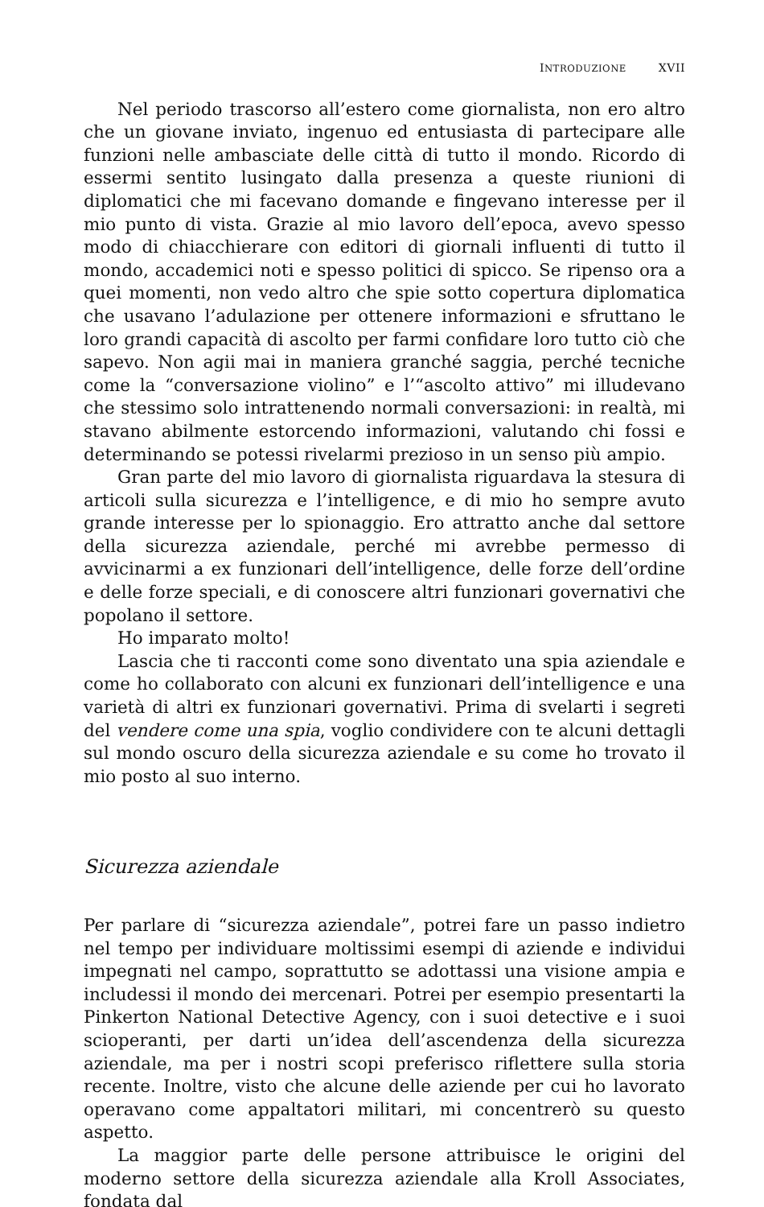INTRODUZIONE XVII
Nel periodo trascorso all’estero come giornalista, non ero altro che un giovane inviato, ingenuo ed entusiasta di partecipare alle funzioni nelle ambasciate delle città di tutto il mondo. Ricordo di essermi sentito lusingato dalla presenza a queste riunioni di diplomatici che mi facevano domande e fingevano interesse per il mio punto di vista. Grazie al mio lavoro dell’epoca, avevo spesso modo di chiacchierare con editori di giornali influenti di tutto il mondo, accademici noti e spesso politici di spicco. Se ripenso ora a quei momenti, non vedo altro che spie sotto copertura diplomatica che usavano l’adulazione per ottenere informazioni e sfruttano le loro grandi capacità di ascolto per farmi confidare loro tutto ciò che sapevo. Non agii mai in maniera granché saggia, perché tecniche come la “conversazione violino” e l’“ascolto attivo” mi illudevano che stessimo solo intrattenendo normali conversazioni: in realtà, mi stavano abilmente estorcendo informazioni, valutando chi fossi e determinando se potessi rivelarmi prezioso in un senso più ampio.
Gran parte del mio lavoro di giornalista riguardava la stesura di articoli sulla sicurezza e l’intelligence, e di mio ho sempre avuto grande interesse per lo spionaggio. Ero attratto anche dal settore della sicurezza aziendale, perché mi avrebbe permesso di avvicinarmi a ex funzionari dell’intelligence, delle forze dell’ordine e delle forze speciali, e di conoscere altri funzionari governativi che popolano il settore.
Ho imparato molto!
Lascia che ti racconti come sono diventato una spia aziendale e come ho collaborato con alcuni ex funzionari dell’intelligence e una varietà di altri ex funzionari governativi. Prima di svelarti i segreti del vendere come una spia, voglio condividere con te alcuni dettagli sul mondo oscuro della sicurezza aziendale e su come ho trovato il mio posto al suo interno.
Sicurezza aziendale
Per parlare di “sicurezza aziendale”, potrei fare un passo indietro nel tempo per individuare moltissimi esempi di aziende e individui impegnati nel campo, soprattutto se adottassi una visione ampia e includessi il mondo dei mercenari. Potrei per esempio presentarti la Pinkerton National Detective Agency, con i suoi detective e i suoi scioperanti, per darti un’idea dell’ascendenza della sicurezza aziendale, ma per i nostri scopi preferisco riflettere sulla storia recente. Inoltre, visto che alcune delle aziende per cui ho lavorato operavano come appaltatori militari, mi concentrerò su questo aspetto.
La maggior parte delle persone attribuisce le origini del moderno settore della sicurezza aziendale alla Kroll Associates, fondata dal